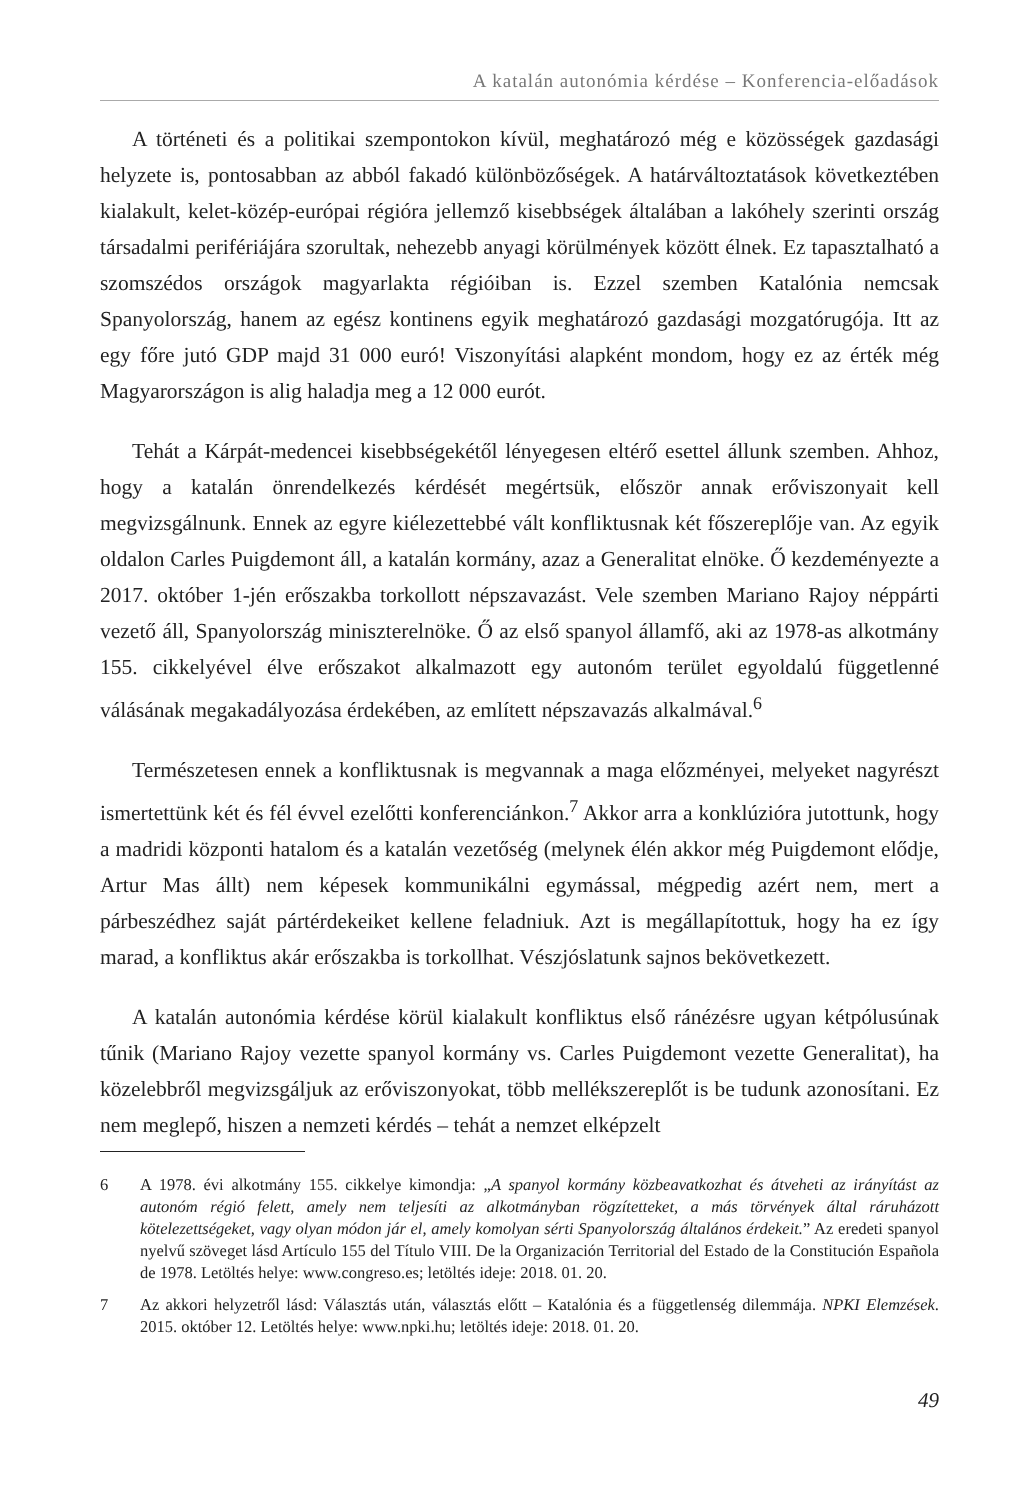A katalán autonómia kérdése – Konferencia-előadások
A történeti és a politikai szempontokon kívül, meghatározó még e közösségek gazdasági helyzete is, pontosabban az abból fakadó különbözőségek. A határváltoztatások következtében kialakult, kelet-közép-európai régióra jellemző kisebbségek általában a lakóhely szerinti ország társadalmi perifériájára szorultak, nehezebb anyagi körülmények között élnek. Ez tapasztalható a szomszédos országok magyarlakta régióiban is. Ezzel szemben Katalónia nemcsak Spanyolország, hanem az egész kontinens egyik meghatározó gazdasági mozgatórugója. Itt az egy főre jutó GDP majd 31 000 euró! Viszonyítási alapként mondom, hogy ez az érték még Magyarországon is alig haladja meg a 12 000 eurót.
Tehát a Kárpát-medencei kisebbségekétől lényegesen eltérő esettel állunk szemben. Ahhoz, hogy a katalán önrendelkezés kérdését megértsük, először annak erőviszonyait kell megvizsgálnunk. Ennek az egyre kiélezettebbé vált konfliktusnak két főszereplője van. Az egyik oldalon Carles Puigdemont áll, a katalán kormány, azaz a Generalitat elnöke. Ő kezdeményezte a 2017. október 1-jén erőszakba torkollott népszavazást. Vele szemben Mariano Rajoy néppárti vezető áll, Spanyolország miniszterelnöke. Ő az első spanyol államfő, aki az 1978-as alkotmány 155. cikkelyével élve erőszakot alkalmazott egy autonóm terület egyoldalú függetlenné válásának megakadályozása érdekében, az említett népszavazás alkalmával.<sup>6</sup>
Természetesen ennek a konfliktusnak is megvannak a maga előzményei, melyeket nagyrészt ismertettünk két és fél évvel ezelőtti konferenciánkon.<sup>7</sup> Akkor arra a konklúzióra jutottunk, hogy a madridi központi hatalom és a katalán vezetőség (melynek élén akkor még Puigdemont elődje, Artur Mas állt) nem képesek kommunikálni egymással, mégpedig azért nem, mert a párbeszédhez saját pártérdekeiket kellene feladniuk. Azt is megállapítottuk, hogy ha ez így marad, a konfliktus akár erőszakba is torkollhat. Vészjóslatunk sajnos bekövetkezett.
A katalán autonómia kérdése körül kialakult konfliktus első ránézésre ugyan kétpólusúnak tűnik (Mariano Rajoy vezette spanyol kormány vs. Carles Puigdemont vezette Generalitat), ha közelebbről megvizsgáljuk az erőviszonyokat, több mellékszereplőt is be tudunk azonosítani. Ez nem meglepő, hiszen a nemzeti kérdés – tehát a nemzet elképzelt
6 A 1978. évi alkotmány 155. cikkelye kimondja: „A spanyol kormány közbeavatkozhat és átveheti az irányítást az autonóm régió felett, amely nem teljesíti az alkotmányban rögzítetteket, a más törvények által ráruházott kötelezettségeket, vagy olyan módon jár el, amely komolyan sérti Spanyolország általános érdekeit.” Az eredeti spanyol nyelvű szöveget lásd Artículo 155 del Título VIII. De la Organización Territorial del Estado de la Constitución Española de 1978. Letöltés helye: www.congreso.es; letöltés ideje: 2018. 01. 20.
7 Az akkori helyzetről lásd: Választás után, választás előtt – Katalónia és a függetlenség dilemmája. NPKI Elemzések. 2015. október 12. Letöltés helye: www.npki.hu; letöltés ideje: 2018. 01. 20.
49